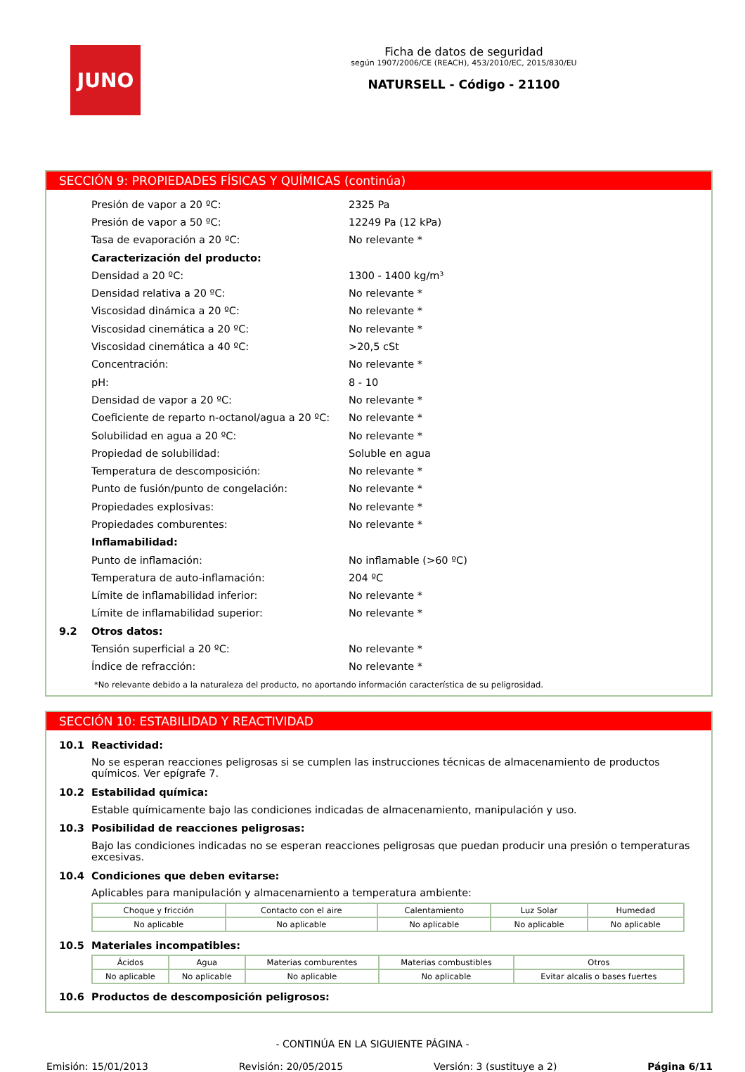JUNO
Ficha de datos de seguridad
según 1907/2006/CE (REACH), 453/2010/EC, 2015/830/EU
NATURSELL - Código - 21100
SECCIÓN 9: PROPIEDADES FÍSICAS Y QUÍMICAS (continúa)
Presión de vapor a 20 ºC: 2325 Pa
Presión de vapor a 50 ºC: 12249 Pa (12 kPa)
Tasa de evaporación a 20 ºC: No relevante *
Caracterización del producto:
Densidad a 20 ºC: 1300 - 1400 kg/m³
Densidad relativa a 20 ºC: No relevante *
Viscosidad dinámica a 20 ºC: No relevante *
Viscosidad cinemática a 20 ºC: No relevante *
Viscosidad cinemática a 40 ºC: >20,5 cSt
Concentración: No relevante *
pH: 8 - 10
Densidad de vapor a 20 ºC: No relevante *
Coeficiente de reparto n-octanol/agua a 20 ºC: No relevante *
Solubilidad en agua a 20 ºC: No relevante *
Propiedad de solubilidad: Soluble en agua
Temperatura de descomposición: No relevante *
Punto de fusión/punto de congelación: No relevante *
Propiedades explosivas: No relevante *
Propiedades comburentes: No relevante *
Inflamabilidad:
Punto de inflamación: No inflamable (>60 ºC)
Temperatura de auto-inflamación: 204 ºC
Límite de inflamabilidad inferior: No relevante *
Límite de inflamabilidad superior: No relevante *
9.2 Otros datos:
Tensión superficial a 20 ºC: No relevante *
Índice de refracción: No relevante *
*No relevante debido a la naturaleza del producto, no aportando información característica de su peligrosidad.
SECCIÓN 10: ESTABILIDAD Y REACTIVIDAD
10.1 Reactividad:
No se esperan reacciones peligrosas si se cumplen las instrucciones técnicas de almacenamiento de productos químicos. Ver epígrafe 7.
10.2 Estabilidad química:
Estable químicamente bajo las condiciones indicadas de almacenamiento, manipulación y uso.
10.3 Posibilidad de reacciones peligrosas:
Bajo las condiciones indicadas no se esperan reacciones peligrosas que puedan producir una presión o temperaturas excesivas.
10.4 Condiciones que deben evitarse:
Aplicables para manipulación y almacenamiento a temperatura ambiente:
| Choque y fricción | Contacto con el aire | Calentamiento | Luz Solar | Humedad |
| No aplicable | No aplicable | No aplicable | No aplicable | No aplicable |
10.5 Materiales incompatibles:
| Ácidos | Agua | Materias comburentes | Materias combustibles | Otros |
| No aplicable | No aplicable | No aplicable | No aplicable | Evitar alcalis o bases fuertes |
10.6 Productos de descomposición peligrosos:
- CONTINÚA EN LA SIGUIENTE PÁGINA -
Emisión: 15/01/2013 Revisión: 20/05/2015 Versión: 3 (sustituye a 2) Página 6/11